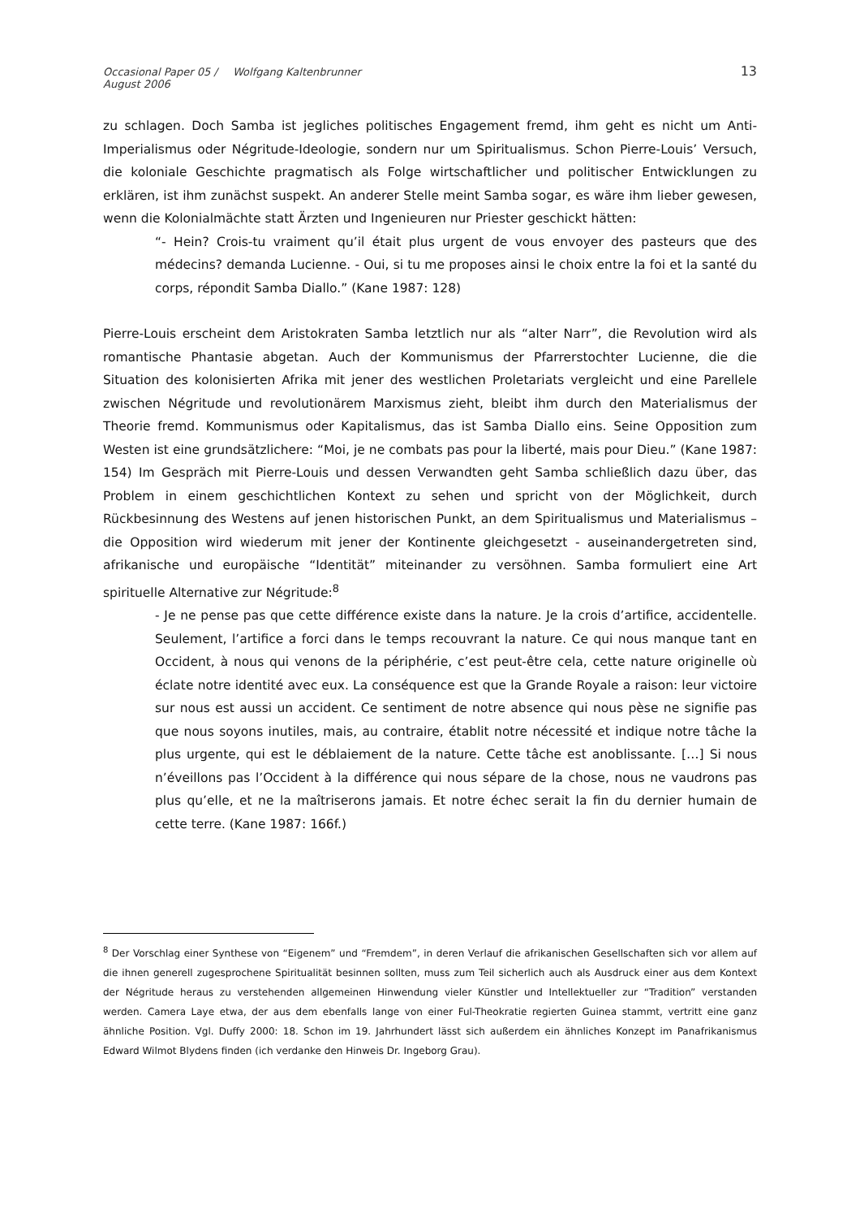Occasional Paper 05 / August 2006 Wolfgang Kaltenbrunner 13
zu schlagen. Doch Samba ist jegliches politisches Engagement fremd, ihm geht es nicht um Anti-Imperialismus oder Négritude-Ideologie, sondern nur um Spiritualismus. Schon Pierre-Louis’ Versuch, die koloniale Geschichte pragmatisch als Folge wirtschaftlicher und politischer Entwicklungen zu erklären, ist ihm zunächst suspekt. An anderer Stelle meint Samba sogar, es wäre ihm lieber gewesen, wenn die Kolonialmächte statt Ärzten und Ingenieuren nur Priester geschickt hätten:
“- Hein? Crois-tu vraiment qu’il était plus urgent de vous envoyer des pasteurs que des médecins? demanda Lucienne. - Oui, si tu me proposes ainsi le choix entre la foi et la santé du corps, répondit Samba Diallo.” (Kane 1987: 128)
Pierre-Louis erscheint dem Aristokraten Samba letztlich nur als “alter Narr”, die Revolution wird als romantische Phantasie abgetan. Auch der Kommunismus der Pfarrerstochter Lucienne, die die Situation des kolonisierten Afrika mit jener des westlichen Proletariats vergleicht und eine Parellele zwischen Négritude und revolutionärem Marxismus zieht, bleibt ihm durch den Materialismus der Theorie fremd. Kommunismus oder Kapitalismus, das ist Samba Diallo eins. Seine Opposition zum Westen ist eine grundsätzlichere: “Moi, je ne combats pas pour la liberté, mais pour Dieu.” (Kane 1987: 154) Im Gespräch mit Pierre-Louis und dessen Verwandten geht Samba schließlich dazu über, das Problem in einem geschichtlichen Kontext zu sehen und spricht von der Möglichkeit, durch Rückbesinnung des Westens auf jenen historischen Punkt, an dem Spiritualismus und Materialismus – die Opposition wird wiederum mit jener der Kontinente gleichgesetzt - auseinandergetreten sind, afrikanische und europäische “Identität” miteinander zu versöhnen. Samba formuliert eine Art spirituelle Alternative zur Négritude:<sup>8</sup>
- Je ne pense pas que cette différence existe dans la nature. Je la crois d’artifice, accidentelle. Seulement, l’artifice a forci dans le temps recouvrant la nature. Ce qui nous manque tant en Occident, à nous qui venons de la périphérie, c’est peut-être cela, cette nature originelle où éclate notre identité avec eux. La conséquence est que la Grande Royale a raison: leur victoire sur nous est aussi un accident. Ce sentiment de notre absence qui nous pèse ne signifie pas que nous soyons inutiles, mais, au contraire, établit notre nécessité et indique notre tâche la plus urgente, qui est le déblaiement de la nature. Cette tâche est anoblissante. […] Si nous n’éveillons pas l’Occident à la différence qui nous sépare de la chose, nous ne vaudrons pas plus qu’elle, et ne la maîtriserons jamais. Et notre échec serait la fin du dernier humain de cette terre. (Kane 1987: 166f.)
<sup>8</sup> Der Vorschlag einer Synthese von “Eigenem” und “Fremdem”, in deren Verlauf die afrikanischen Gesellschaften sich vor allem auf die ihnen generell zugesprochene Spiritualität besinnen sollten, muss zum Teil sicherlich auch als Ausdruck einer aus dem Kontext der Négritude heraus zu verstehenden allgemeinen Hinwendung vieler Künstler und Intellektueller zur “Tradition” verstanden werden. Camera Laye etwa, der aus dem ebenfalls lange von einer Ful-Theokratie regierten Guinea stammt, vertritt eine ganz ähnliche Position. Vgl. Duffy 2000: 18. Schon im 19. Jahrhundert lässt sich außerdem ein ähnliches Konzept im Panafrikanismus Edward Wilmot Blydens finden (ich verdanke den Hinweis Dr. Ingeborg Grau).